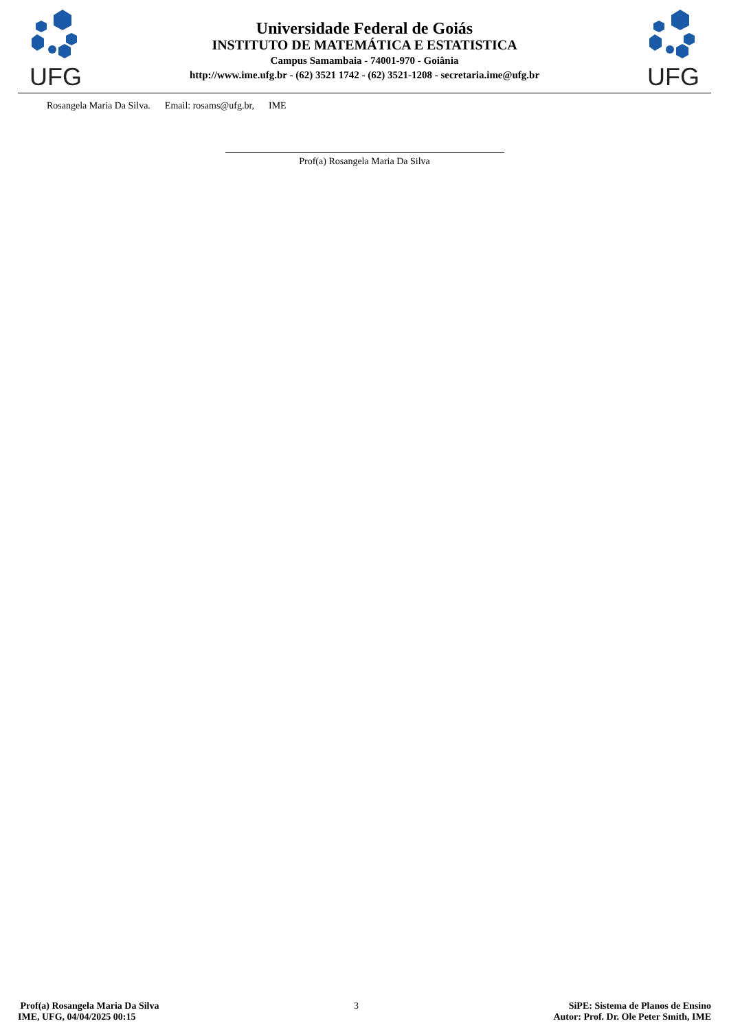UFG
Universidade Federal de Goiás
INSTITUTO DE MATEMÁTICA E ESTATISTICA
Campus Samambaia - 74001-970 - Goiânia
http://www.ime.ufg.br - (62) 3521 1742 - (62) 3521-1208 - secretaria.ime@ufg.br
UFG
Rosangela Maria Da Silva. Email: rosams@ufg.br, IME
Prof(a) Rosangela Maria Da Silva
Prof(a) Rosangela Maria Da Silva
IME, UFG, 04/04/2025 00:15
3 SiPE: Sistema de Planos de Ensino
Autor: Prof. Dr. Ole Peter Smith, IME